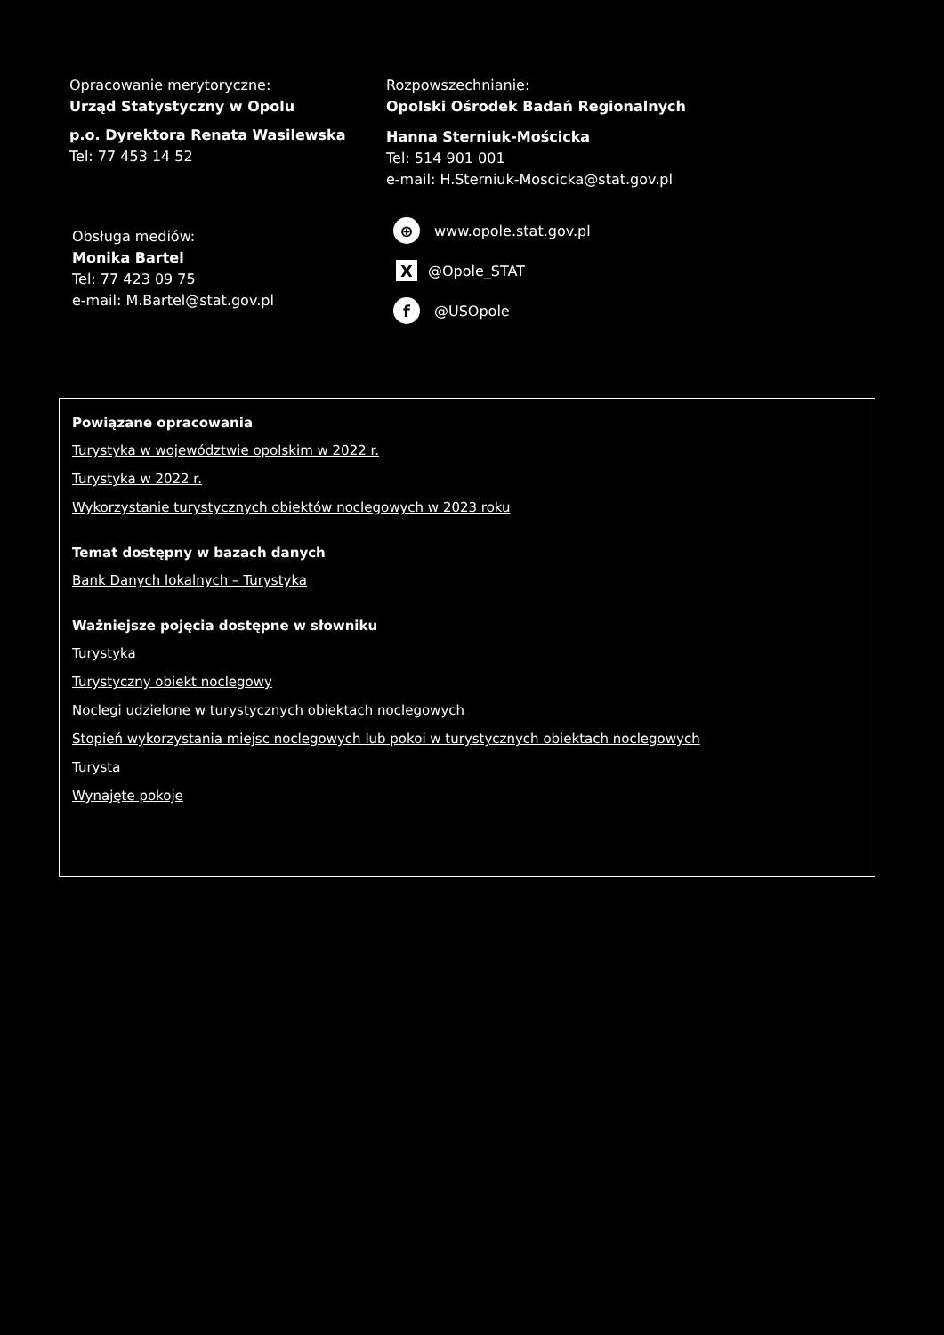Opracowanie merytoryczne:
Urząd Statystyczny w Opolu
p.o. Dyrektora Renata Wasilewska
Tel: 77 453 14 52
Rozpowszechnianie:
Opolski Ośrodek Badań Regionalnych
Hanna Sterniuk-Mościcka
Tel: 514 901 001
e-mail: H.Sterniuk-Moscicka@stat.gov.pl
Obsługa mediów:
Monika Bartel
Tel: 77 423 09 75
e-mail: M.Bartel@stat.gov.pl
⊕ www.opole.stat.gov.pl
X @Opole_STAT
f @USOpole
Powiązane opracowania
Turystyka w województwie opolskim w 2022 r.
Turystyka w 2022 r.
Wykorzystanie turystycznych obiektów noclegowych w 2023 roku
Temat dostępny w bazach danych
Bank Danych lokalnych – Turystyka
Ważniejsze pojęcia dostępne w słowniku
Turystyka
Turystyczny obiekt noclegowy
Noclegi udzielone w turystycznych obiektach noclegowych
Stopień wykorzystania miejsc noclegowych lub pokoi w turystycznych obiektach noclegowych
Turysta
Wynajęte pokoje